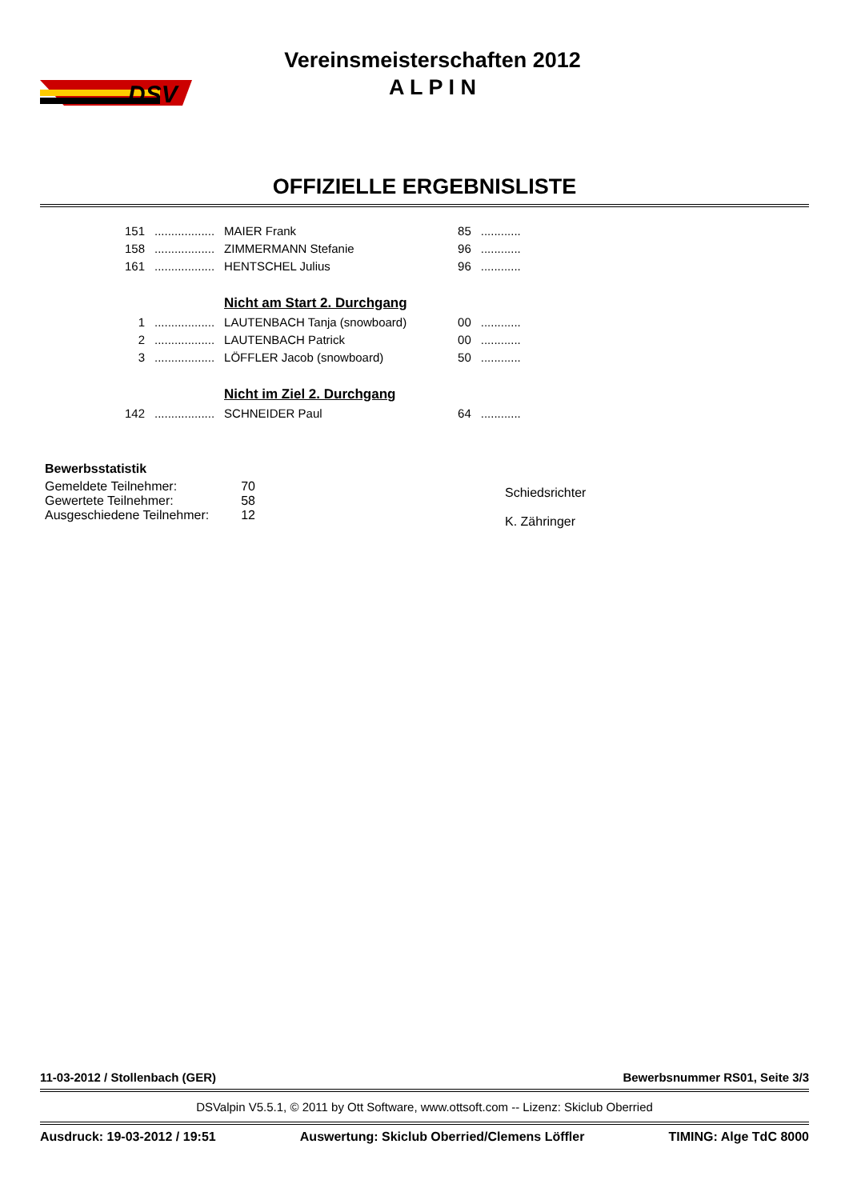DSV
Vereinsmeisterschaften 2012
A L P I N
OFFIZIELLE ERGEBNISLISTE
| 151 | .................. | MAIER Frank | 85 | ............ |
| 158 | .................. | ZIMMERMANN Stefanie | 96 | ............ |
| 161 | .................. | HENTSCHEL Julius | 96 | ............ |
| | | Nicht am Start 2. Durchgang | | |
| 1 | .................. | LAUTENBACH Tanja (snowboard) | 00 | ............ |
| 2 | .................. | LAUTENBACH Patrick | 00 | ............ |
| 3 | .................. | LÖFFLER Jacob (snowboard) | 50 | ............ |
| | | Nicht im Ziel 2. Durchgang | | |
| 142 | .................. | SCHNEIDER Paul | 64 | ............ |
Bewerbsstatistik
| Gemeldete Teilnehmer: | 70 |
| Gewertete Teilnehmer: | 58 |
| Ausgeschiedene Teilnehmer: | 12 |
Schiedsrichter
K. Zähringer
11-03-2012 / Stollenbach (GER) Bewerbsnummer RS01, Seite 3/3
DSValpin V5.5.1, © 2011 by Ott Software, www.ottsoft.com -- Lizenz: Skiclub Oberried
Ausdruck: 19-03-2012 / 19:51 Auswertung: Skiclub Oberried/Clemens Löffler TIMING: Alge TdC 8000